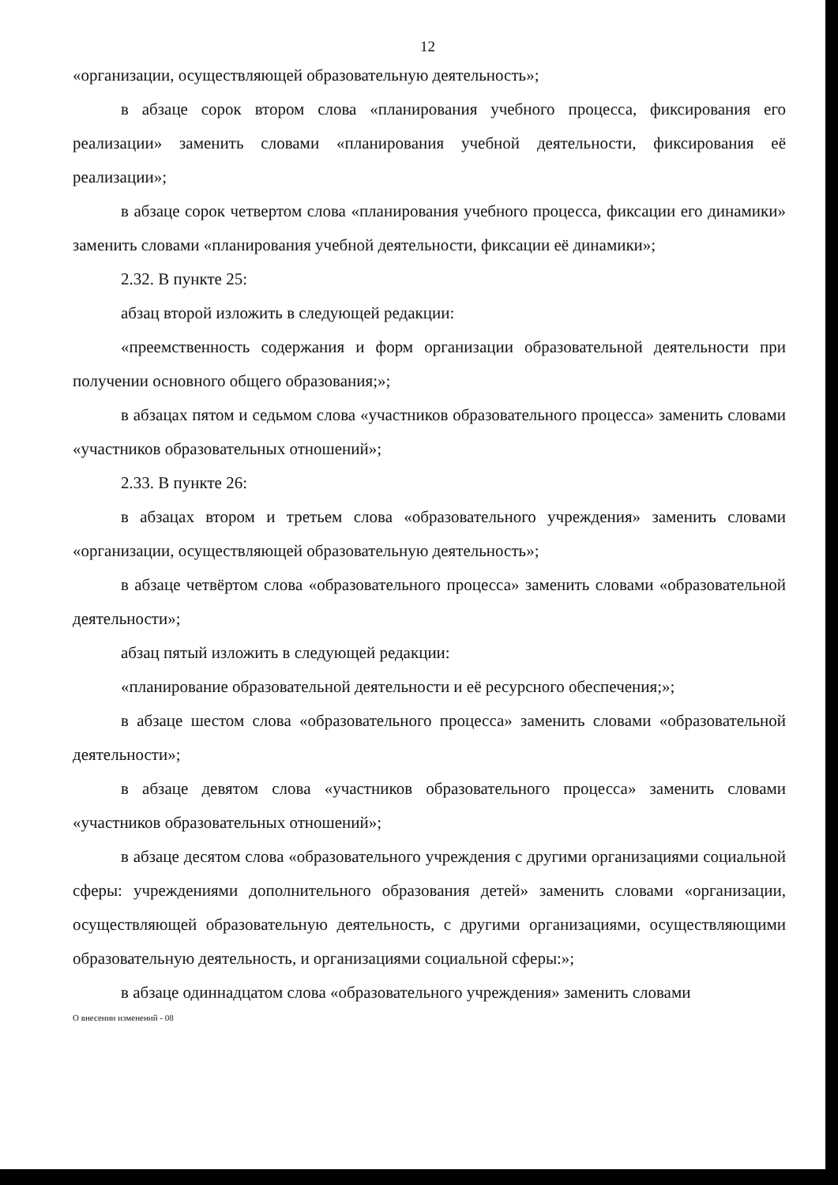12
«организации, осуществляющей образовательную деятельность»;
в абзаце сорок втором слова «планирования учебного процесса, фиксирования его реализации» заменить словами «планирования учебной деятельности, фиксирования её реализации»;
в абзаце сорок четвертом слова «планирования учебного процесса, фиксации его динамики» заменить словами «планирования учебной деятельности, фиксации её динамики»;
2.32. В пункте 25:
абзац второй изложить в следующей редакции:
«преемственность содержания и форм организации образовательной деятельности при получении основного общего образования;»;
в абзацах пятом и седьмом слова «участников образовательного процесса» заменить словами «участников образовательных отношений»;
2.33. В пункте 26:
в абзацах втором и третьем слова «образовательного учреждения» заменить словами «организации, осуществляющей образовательную деятельность»;
в абзаце четвёртом слова «образовательного процесса» заменить словами «образовательной деятельности»;
абзац пятый изложить в следующей редакции:
«планирование образовательной деятельности и её ресурсного обеспечения;»;
в абзаце шестом слова «образовательного процесса» заменить словами «образовательной деятельности»;
в абзаце девятом слова «участников образовательного процесса» заменить словами «участников образовательных отношений»;
в абзаце десятом слова «образовательного учреждения с другими организациями социальной сферы: учреждениями дополнительного образования детей» заменить словами «организации, осуществляющей образовательную деятельность, с другими организациями, осуществляющими образовательную деятельность, и организациями социальной сферы:»;
в абзаце одиннадцатом слова «образовательного учреждения» заменить словами
О внесении изменений - 08